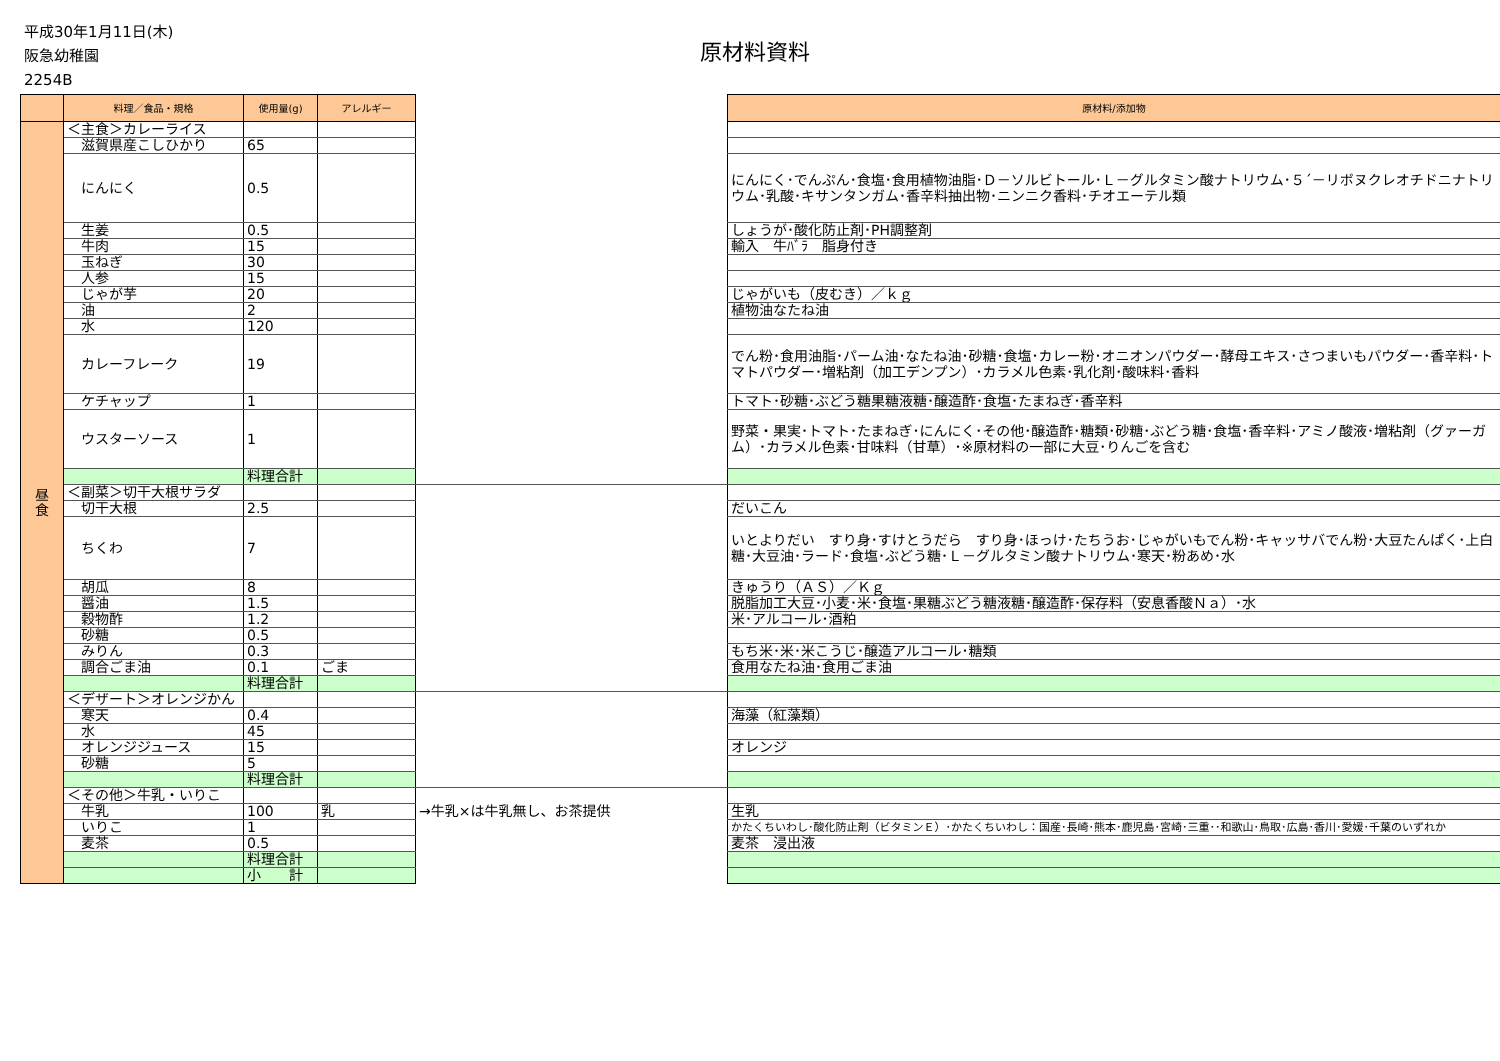平成30年1月11日(木)
阪急幼稚園
2254B
原材料資料
| | 料理／食品・規格 | 使用量(g) | アレルギー | | 原材料/添加物 |
| --- | --- | --- | --- | --- | --- |
| 昼 食 | ＜主食＞カレーライス | | | | |
| | 滋賀県産こしひかり | 65 | | | |
| | にんにく | 0.5 | | | にんにく･でんぷん･食塩･食用植物油脂･Ｄ－ソルビトール･Ｌ－グルタミン酸ナトリウム･５´－リボヌクレオチドニナトリウム･乳酸･キサンタンガム･香辛料抽出物･ニンニク香料･チオエーテル類 |
| | 生姜 | 0.5 | | | しょうが･酸化防止剤･PH調整剤 |
| | 牛肉 | 15 | | | 輸入 牛ﾊﾞﾗ 脂身付き |
| | 玉ねぎ | 30 | | | |
| | 人参 | 15 | | | |
| | じゃが芋 | 20 | | | じゃがいも（皮むき）／ｋｇ |
| | 油 | 2 | | | 植物油なたね油 |
| | 水 | 120 | | | |
| | カレーフレーク | 19 | | | でん粉･食用油脂･パーム油･なたね油･砂糖･食塩･カレー粉･オニオンパウダー･酵母エキス･さつまいもパウダー･香辛料･トマトパウダー･増粘剤（加工デンプン）･カラメル色素･乳化剤･酸味料･香料 |
| | ケチャップ | 1 | | | トマト･砂糖･ぶどう糖果糖液糖･醸造酢･食塩･たまねぎ･香辛料 |
| | ウスターソース | 1 | | | 野菜・果実･トマト･たまねぎ･にんにく･その他･醸造酢･糖類･砂糖･ぶどう糖･食塩･香辛料･アミノ酸液･増粘剤（グァーガム）･カラメル色素･甘味料（甘草）･※原材料の一部に大豆･りんごを含む |
| | | 料理合計 | | | |
| | ＜副菜＞切干大根サラダ | | | | |
| | 切干大根 | 2.5 | | | だいこん |
| | ちくわ | 7 | | | いとよりだい すり身･すけとうだら すり身･ほっけ･たちうお･じゃがいもでん粉･キャッサバでん粉･大豆たんぱく･上白糖･大豆油･ラード･食塩･ぶどう糖･Ｌ－グルタミン酸ナトリウム･寒天･粉あめ･水 |
| | 胡瓜 | 8 | | | きゅうり（ＡＳ）／Ｋｇ |
| | 醤油 | 1.5 | | | 脱脂加工大豆･小麦･米･食塩･果糖ぶどう糖液糖･醸造酢･保存料（安息香酸Ｎａ）･水 |
| | 穀物酢 | 1.2 | | | 米･アルコール･酒粕 |
| | 砂糖 | 0.5 | | | |
| | みりん | 0.3 | | | もち米･米･米こうじ･醸造アルコール･糖類 |
| | 調合ごま油 | 0.1 | ごま | | 食用なたね油･食用ごま油 |
| | | 料理合計 | | | |
| | ＜デザート＞オレンジかん | | | | |
| | 寒天 | 0.4 | | | 海藻（紅藻類） |
| | 水 | 45 | | | |
| | オレンジジュース | 15 | | | オレンジ |
| | 砂糖 | 5 | | | |
| | | 料理合計 | | | |
| | ＜その他＞牛乳・いりこ | | | | |
| | 牛乳 | 100 | 乳 | →牛乳×は牛乳無し、お茶提供 | 生乳 |
| | いりこ | 1 | | | かたくちいわし･酸化防止剤（ビタミンＥ）･かたくちいわし：国産･長崎･熊本･鹿児島･宮崎･三重･･和歌山･鳥取･広島･香川･愛媛･千葉のいずれか |
| | 麦茶 | 0.5 | | | 麦茶 浸出液 |
| | | 料理合計 | | | |
| | | 小 計 | | | |